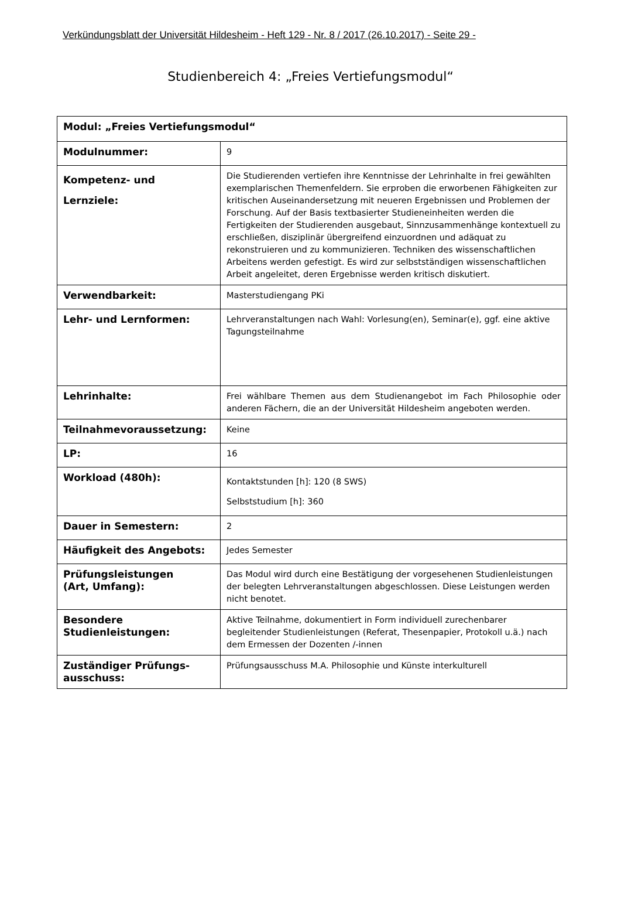Verkündungsblatt der Universität Hildesheim - Heft 129 - Nr. 8 / 2017 (26.10.2017) - Seite 29 -
Studienbereich 4: „Freies Vertiefungsmodul“
| Modul: „Freies Vertiefungsmodul“ | |
| --- | --- |
| Modulnummer: | 9 |
| Kompetenz- und Lernziele: | Die Studierenden vertiefen ihre Kenntnisse der Lehrinhalte in frei gewählten exemplarischen Themenfeldern. Sie erproben die erworbenen Fähigkeiten zur kritischen Auseinandersetzung mit neueren Ergebnissen und Problemen der Forschung. Auf der Basis textbasierter Studieneinheiten werden die Fertigkeiten der Studierenden ausgebaut, Sinnzusammenhänge kontextuell zu erschließen, disziplinär übergreifend einzuordnen und adäquat zu rekonstruieren und zu kommunizieren. Techniken des wissenschaftlichen Arbeitens werden gefestigt. Es wird zur selbstständigen wissenschaftlichen Arbeit angeleitet, deren Ergebnisse werden kritisch diskutiert. |
| Verwendbarkeit: | Masterstudiengang PKi |
| Lehr- und Lernformen: | Lehrveranstaltungen nach Wahl: Vorlesung(en), Seminar(e), ggf. eine aktive Tagungsteilnahme |
| Lehrinhalte: | Frei wählbare Themen aus dem Studienangebot im Fach Philosophie oder anderen Fächern, die an der Universität Hildesheim angeboten werden. |
| Teilnahmevoraussetzung: | Keine |
| LP: | 16 |
| Workload (480h): | Kontaktstunden [h]: 120 (8 SWS) Selbststudium [h]: 360 |
| Dauer in Semestern: | 2 |
| Häufigkeit des Angebots: | Jedes Semester |
| Prüfungsleistungen (Art, Umfang): | Das Modul wird durch eine Bestätigung der vorgesehenen Studienleistungen der belegten Lehrveranstaltungen abgeschlossen. Diese Leistungen werden nicht benotet. |
| Besondere Studienleistungen: | Aktive Teilnahme, dokumentiert in Form individuell zurechenbarer begleitender Studienleistungen (Referat, Thesenpapier, Protokoll u.ä.) nach dem Ermessen der Dozenten /-innen |
| Zuständiger Prüfungs- ausschuss: | Prüfungsausschuss M.A. Philosophie und Künste interkulturell |